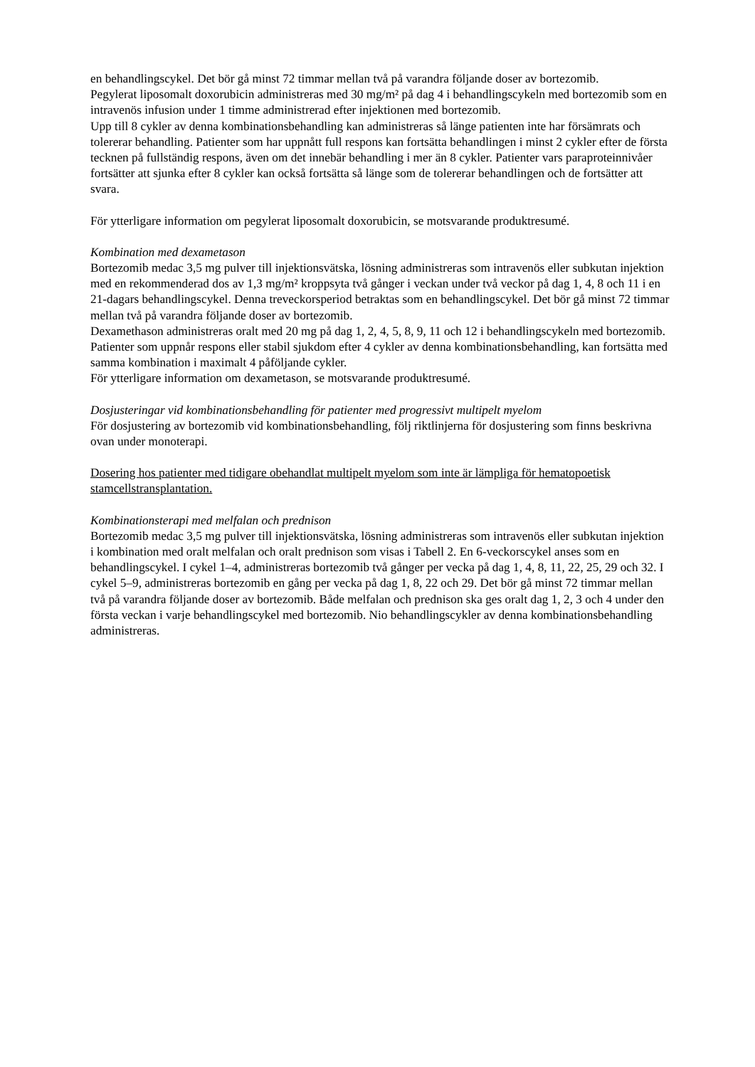en behandlingscykel. Det bör gå minst 72 timmar mellan två på varandra följande doser av bortezomib.
Pegylerat liposomalt doxorubicin administreras med 30 mg/m² på dag 4 i behandlingscykeln med bortezomib som en intravenös infusion under 1 timme administrerad efter injektionen med bortezomib.
Upp till 8 cykler av denna kombinationsbehandling kan administreras så länge patienten inte har försämrats och tolererar behandling. Patienter som har uppnått full respons kan fortsätta behandlingen i minst 2 cykler efter de första tecknen på fullständig respons, även om det innebär behandling i mer än 8 cykler. Patienter vars paraproteinnivåer fortsätter att sjunka efter 8 cykler kan också fortsätta så länge som de tolererar behandlingen och de fortsätter att svara.
För ytterligare information om pegylerat liposomalt doxorubicin, se motsvarande produktresumé.
Kombination med dexametason
Bortezomib medac 3,5 mg pulver till injektionsvätska, lösning administreras som intravenös eller subkutan injektion med en rekommenderad dos av 1,3 mg/m² kroppsyta två gånger i veckan under två veckor på dag 1, 4, 8 och 11 i en 21-dagars behandlingscykel. Denna treveckorsperiod betraktas som en behandlingscykel. Det bör gå minst 72 timmar mellan två på varandra följande doser av bortezomib.
Dexamethason administreras oralt med 20 mg på dag 1, 2, 4, 5, 8, 9, 11 och 12 i behandlingscykeln med bortezomib.
Patienter som uppnår respons eller stabil sjukdom efter 4 cykler av denna kombinationsbehandling, kan fortsätta med samma kombination i maximalt 4 påföljande cykler.
För ytterligare information om dexametason, se motsvarande produktresumé.
Dosjusteringar vid kombinationsbehandling för patienter med progressivt multipelt myelom
För dosjustering av bortezomib vid kombinationsbehandling, följ riktlinjerna för dosjustering som finns beskrivna ovan under monoterapi.
Dosering hos patienter med tidigare obehandlat multipelt myelom som inte är lämpliga för hematopoetisk stamcellstransplantation.
Kombinationsterapi med melfalan och prednison
Bortezomib medac 3,5 mg pulver till injektionsvätska, lösning administreras som intravenös eller subkutan injektion i kombination med oralt melfalan och oralt prednison som visas i Tabell 2. En 6-veckorscykel anses som en behandlingscykel. I cykel 1–4, administreras bortezomib två gånger per vecka på dag 1, 4, 8, 11, 22, 25, 29 och 32. I cykel 5–9, administreras bortezomib en gång per vecka på dag 1, 8, 22 och 29. Det bör gå minst 72 timmar mellan två på varandra följande doser av bortezomib. Både melfalan och prednison ska ges oralt dag 1, 2, 3 och 4 under den första veckan i varje behandlingscykel med bortezomib. Nio behandlingscykler av denna kombinationsbehandling administreras.